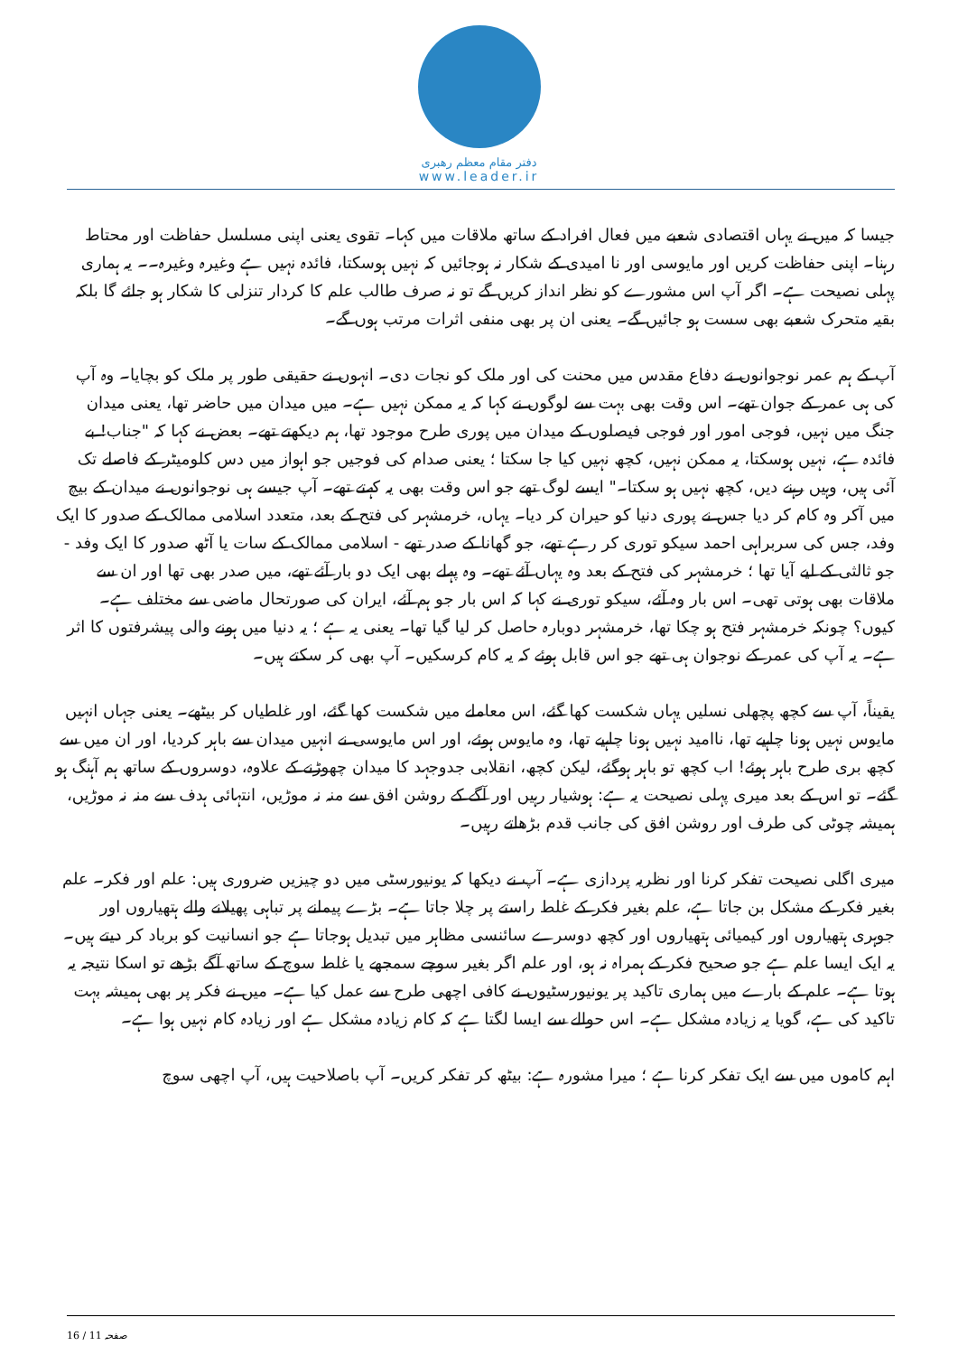دفتر مقام معظم رهبری
www.leader.ir
جیسا کہ میں نے یہاں اقتصادی شعبے میں فعال افراد کے ساتھ ملاقات میں کہا۔ تقوی یعنی اپنی مسلسل حفاظت اور محتاط رہنا۔ اپنی حفاظت کریں اور مایوسی اور نا امیدی کے شکار نہ ہوجائیں کہ نہیں ہوسکتا، فائدہ نہیں ہے وغیرہ وغیرہ۔۔ یہ ہماری پہلی نصیحت ہے۔ اگر آپ اس مشورے کو نظر انداز کریں گے تو نہ صرف طالب علم کا کردار تنزلی کا شکار ہو جائے گا بلکہ بقیہ متحرک شعبے بھی سست ہو جائیں گے۔ یعنی ان پر بھی منفی اثرات مرتب ہوں گے۔
آپ کے ہم عمر نوجوانوں نے دفاع مقدس میں محنت کی اور ملک کو نجات دی۔ انہوں نے حقیقی طور پر ملک کو بچایا۔ وہ آپ کی ہی عمر کے جوان تھے۔ اس وقت بھی بہت سے لوگوں نے کہا کہ یہ ممکن نہیں ہے۔ میں میدان میں حاضر تھا، یعنی میدان جنگ میں نہیں، فوجی امور اور فوجی فیصلوں کے میدان میں پوری طرح موجود تھا، ہم دیکھتے تھے۔ بعض نے کہا کہ "جناب! بے فائدہ ہے، نہیں ہوسکتا، یہ ممکن نہیں، کچھ نہیں کیا جا سکتا ؛ یعنی صدام کی فوجیں جو اہواز میں دس کلومیٹر کے فاصلے تک آئی ہیں، وہیں رہنے دیں، کچھ نہیں ہو سکتا۔" ایسے لوگ تھے جو اس وقت بھی یہ کہتے تھے۔ آپ جیسے ہی نوجوانوں نے میدان کے بیچ میں آکر وہ کام کر دیا جس نے پوری دنیا کو حیران کر دیا۔ یہاں، خرمشہر کی فتح کے بعد، متعدد اسلامی ممالک کے صدور کا ایک وفد، جس کی سربراہی احمد سیکو توری کر رہے تھے، جو گھانا کے صدر تھے - اسلامی ممالک کے سات یا آٹھ صدور کا ایک وفد - جو ثالثی کے لیے آیا تھا ؛ خرمشہر کی فتح کے بعد وہ یہاں آئے تھے۔ وہ پہلے بھی ایک دو بار آئے تھے، میں صدر بھی تھا اور ان سے ملاقات بھی ہوتی تھی۔ اس بار وہ آئے، سیکو توری نے کہا کہ اس بار جو ہم آئے، ایران کی صورتحال ماضی سے مختلف ہے۔ کیوں؟ چونکہ خرمشہر فتح ہو چکا تھا، خرمشہر دوبارہ حاصل کر لیا گیا تھا۔ یعنی یہ ہے ؛ یہ دنیا میں ہونے والی پیشرفتوں کا اثر ہے۔ یہ آپ کی عمر کے نوجوان ہی تھے جو اس قابل ہوئے کہ یہ کام کرسکیں۔ آپ بھی کر سکتے ہیں۔
یقیناً، آپ سے کچھ پچھلی نسلیں یہاں شکست کھا گئے، اس معاملے میں شکست کھا گئے، اور غلطیاں کر بیٹھے۔ یعنی جہاں انہیں مایوس نہیں ہونا چاہیے تھا، ناامید نہیں ہونا چاہیے تھا، وہ مایوس ہوئے، اور اس مایوسی نے انہیں میدان سے باہر کردیا، اور ان میں سے کچھ بری طرح باہر ہوئے! اب کچھ تو باہر ہوگئے، لیکن کچھ، انقلابی جدوجہد کا میدان چھوڑنے کے علاوہ، دوسروں کے ساتھ ہم آہنگ ہو گئے۔ تو اس کے بعد میری پہلی نصیحت یہ ہے: ہوشیار رہیں اور آگے کے روشن افق سے منہ نہ موڑیں، انتہائی ہدف سے منہ نہ موڑیں، ہمیشہ چوٹی کی طرف اور روشن افق کی جانب قدم بڑھاتے رہیں۔
میری اگلی نصیحت تفکر کرنا اور نظریہ پردازی ہے۔ آپ نے دیکھا کہ یونیورسٹی میں دو چیزیں ضروری ہیں: علم اور فکر۔ علم بغیر فکر کے مشکل بن جاتا ہے، علم بغیر فکر کے غلط راستے پر چلا جاتا ہے۔ بڑے پیمانے پر تباہی پھیلانے والے ہتھیاروں اور جوہری ہتھیاروں اور کیمیائی ہتھیاروں اور کچھ دوسرے سائنسی مظاہر میں تبدیل ہوجاتا ہے جو انسانیت کو برباد کر دیتے ہیں۔ یہ ایک ایسا علم ہے جو صحیح فکر کے ہمراہ نہ ہو، اور علم اگر بغیر سوچے سمجھے یا غلط سوچ کے ساتھ آگے بڑھے تو اسکا نتیجہ یہ ہوتا ہے۔ علم کے بارے میں ہماری تاکید پر یونیورسٹیوں نے کافی اچھی طرح سے عمل کیا ہے۔ میں نے فکر پر بھی ہمیشہ بہت تاکید کی ہے، گویا یہ زیادہ مشکل ہے۔ اس حوالے سے ایسا لگتا ہے کہ کام زیادہ مشکل ہے اور زیادہ کام نہیں ہوا ہے۔
اہم کاموں میں سے ایک تفکر کرنا ہے ؛ میرا مشورہ ہے: بیٹھ کر تفکر کریں۔ آپ باصلاحیت ہیں، آپ اچھی سوچ
16 / 11 صفحہ